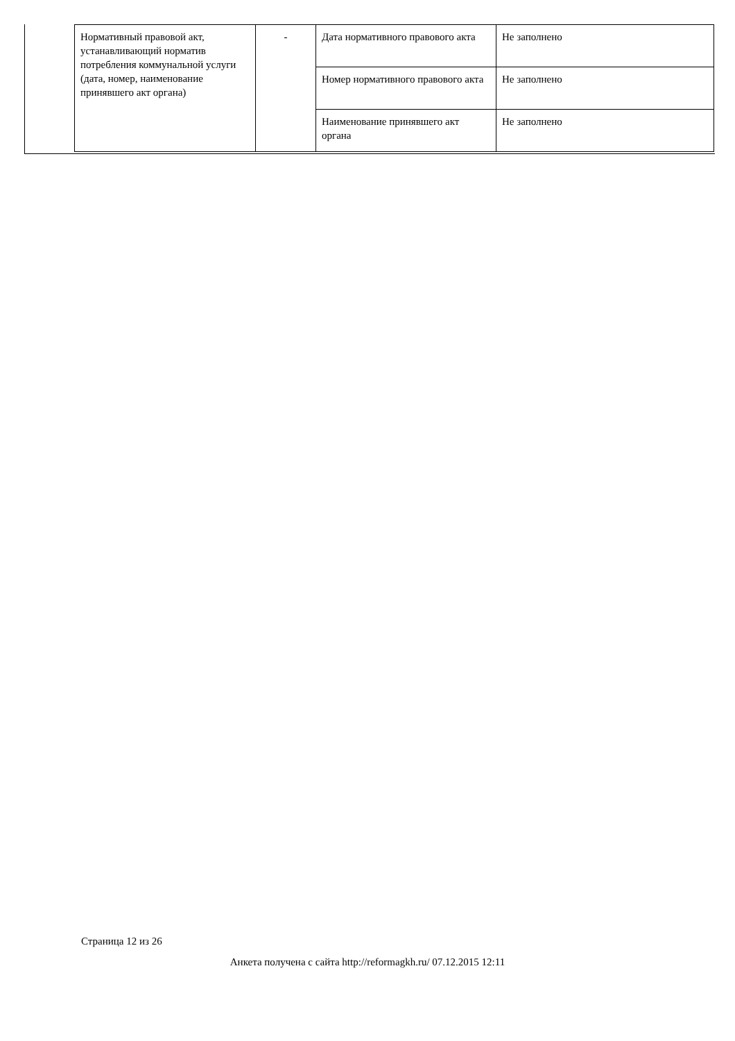| Нормативный правовой акт, устанавливающий норматив потребления коммунальной услуги (дата, номер, наименование принявшего акт органа) | - | Дата нормативного правового акта | Не заполнено |
| | | Номер нормативного правового акта | Не заполнено |
| | | Наименование принявшего акт органа | Не заполнено |
Страница 12 из 26
Анкета получена с сайта http://reformagkh.ru/ 07.12.2015 12:11